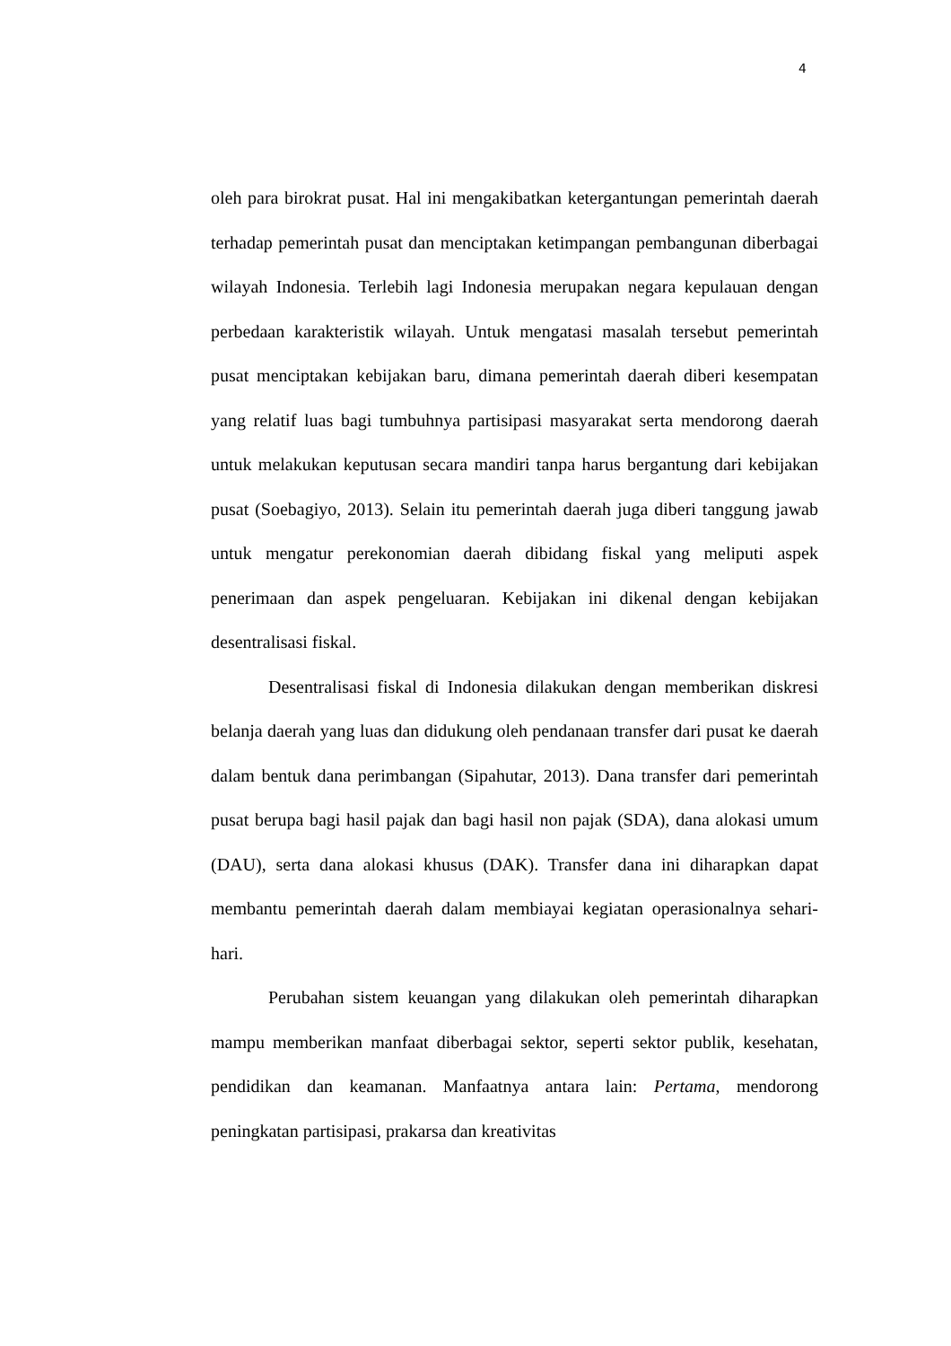4
oleh para birokrat pusat. Hal ini mengakibatkan ketergantungan pemerintah daerah terhadap pemerintah pusat dan menciptakan ketimpangan pembangunan diberbagai wilayah Indonesia. Terlebih lagi Indonesia merupakan negara kepulauan dengan perbedaan karakteristik wilayah. Untuk mengatasi masalah tersebut pemerintah pusat menciptakan kebijakan baru, dimana pemerintah daerah diberi kesempatan yang relatif luas bagi tumbuhnya partisipasi masyarakat serta mendorong daerah untuk melakukan keputusan secara mandiri tanpa harus bergantung dari kebijakan pusat (Soebagiyo, 2013). Selain itu pemerintah daerah juga diberi tanggung jawab untuk mengatur perekonomian daerah dibidang fiskal yang meliputi aspek penerimaan dan aspek pengeluaran. Kebijakan ini dikenal dengan kebijakan desentralisasi fiskal.
Desentralisasi fiskal di Indonesia dilakukan dengan memberikan diskresi belanja daerah yang luas dan didukung oleh pendanaan transfer dari pusat ke daerah dalam bentuk dana perimbangan (Sipahutar, 2013). Dana transfer dari pemerintah pusat berupa bagi hasil pajak dan bagi hasil non pajak (SDA), dana alokasi umum (DAU), serta dana alokasi khusus (DAK). Transfer dana ini diharapkan dapat membantu pemerintah daerah dalam membiayai kegiatan operasionalnya sehari-hari.
Perubahan sistem keuangan yang dilakukan oleh pemerintah diharapkan mampu memberikan manfaat diberbagai sektor, seperti sektor publik, kesehatan, pendidikan dan keamanan. Manfaatnya antara lain: Pertama, mendorong peningkatan partisipasi, prakarsa dan kreativitas